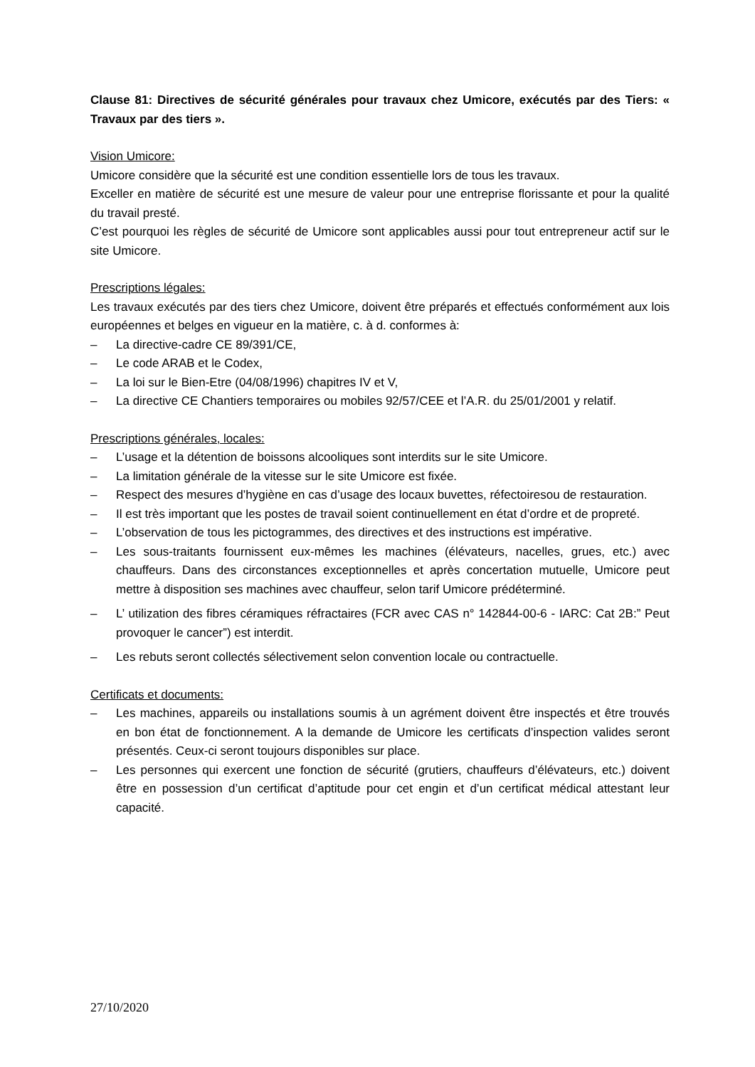Clause 81: Directives de sécurité générales pour travaux chez Umicore, exécutés par des Tiers: « Travaux par des tiers ».
Vision Umicore:
Umicore considère que la sécurité est une condition essentielle lors de tous les travaux.
Exceller en matière de sécurité est une mesure de valeur pour une entreprise florissante et pour la qualité du travail presté.
C’est pourquoi les règles de sécurité de Umicore sont applicables aussi pour tout entrepreneur actif sur le site Umicore.
Prescriptions légales:
Les travaux exécutés par des tiers chez Umicore, doivent être préparés et effectués conformément aux lois européennes et belges en vigueur en la matière, c. à d. conformes à:
– La directive-cadre CE 89/391/CE,
– Le code ARAB et le Codex,
– La loi sur le Bien-Etre (04/08/1996) chapitres IV et V,
– La directive CE Chantiers temporaires ou mobiles 92/57/CEE et l’A.R. du 25/01/2001 y relatif.
Prescriptions générales, locales:
– L’usage et la détention de boissons alcooliques sont interdits sur le site Umicore.
– La limitation générale de la vitesse sur le site Umicore est fixée.
– Respect des mesures d’hygiène en cas d’usage des locaux buvettes, réfectoiresou de restauration.
– Il est très important que les postes de travail soient continuellement en état d’ordre et de propreté.
– L’observation de tous les pictogrammes, des directives et des instructions est impérative.
– Les sous-traitants fournissent eux-mêmes les machines (élévateurs, nacelles, grues, etc.) avec chauffeurs. Dans des circonstances exceptionnelles et après concertation mutuelle, Umicore peut mettre à disposition ses machines avec chauffeur, selon tarif Umicore prédéterminé.
– L’ utilization des fibres céramiques réfractaires (FCR avec CAS n° 142844-00-6 - IARC: Cat 2B:” Peut provoquer le cancer”) est interdit.
– Les rebuts seront collectés sélectivement selon convention locale ou contractuelle.
Certificats et documents:
– Les machines, appareils ou installations soumis à un agrément doivent être inspectés et être trouvés en bon état de fonctionnement. A la demande de Umicore les certificats d’inspection valides seront présentés. Ceux-ci seront toujours disponibles sur place.
– Les personnes qui exercent une fonction de sécurité (grutiers, chauffeurs d’élévateurs, etc.) doivent être en possession d’un certificat d’aptitude pour cet engin et d’un certificat médical attestant leur capacité.
27/10/2020